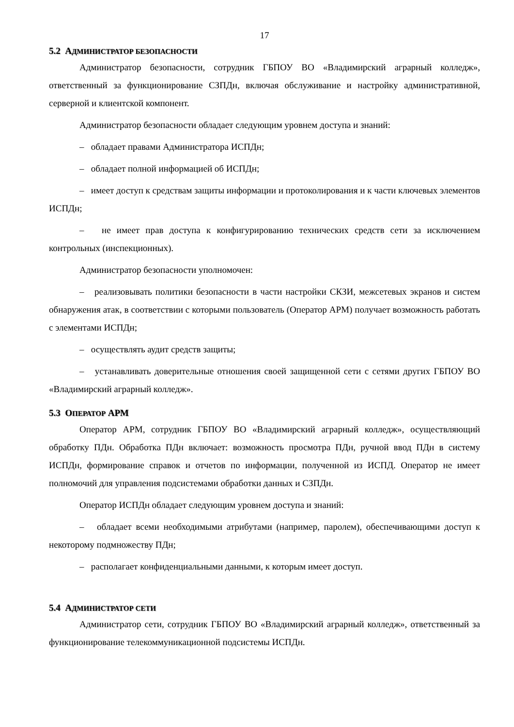17
5.2 АДМИНИСТРАТОР БЕЗОПАСНОСТИ
Администратор безопасности, сотрудник ГБПОУ ВО «Владимирский аграрный колледж», ответственный за функционирование СЗПДн, включая обслуживание и настройку административной, серверной и клиентской компонент.
Администратор безопасности обладает следующим уровнем доступа и знаний:
– обладает правами Администратора ИСПДн;
– обладает полной информацией об ИСПДн;
– имеет доступ к средствам защиты информации и протоколирования и к части ключевых элементов ИСПДн;
– не имеет прав доступа к конфигурированию технических средств сети за исключением контрольных (инспекционных).
Администратор безопасности уполномочен:
– реализовывать политики безопасности в части настройки СКЗИ, межсетевых экранов и систем обнаружения атак, в соответствии с которыми пользователь (Оператор АРМ) получает возможность работать с элементами ИСПДн;
– осуществлять аудит средств защиты;
– устанавливать доверительные отношения своей защищенной сети с сетями других ГБПОУ ВО «Владимирский аграрный колледж».
5.3 ОПЕРАТОР АРМ
Оператор АРМ, сотрудник ГБПОУ ВО «Владимирский аграрный колледж», осуществляющий обработку ПДн. Обработка ПДн включает: возможность просмотра ПДн, ручной ввод ПДн в систему ИСПДн, формирование справок и отчетов по информации, полученной из ИСПД. Оператор не имеет полномочий для управления подсистемами обработки данных и СЗПДн.
Оператор ИСПДн обладает следующим уровнем доступа и знаний:
– обладает всеми необходимыми атрибутами (например, паролем), обеспечивающими доступ к некоторому подмножеству ПДн;
– располагает конфиденциальными данными, к которым имеет доступ.
5.4 АДМИНИСТРАТОР СЕТИ
Администратор сети, сотрудник ГБПОУ ВО «Владимирский аграрный колледж», ответственный за функционирование телекоммуникационной подсистемы ИСПДн.